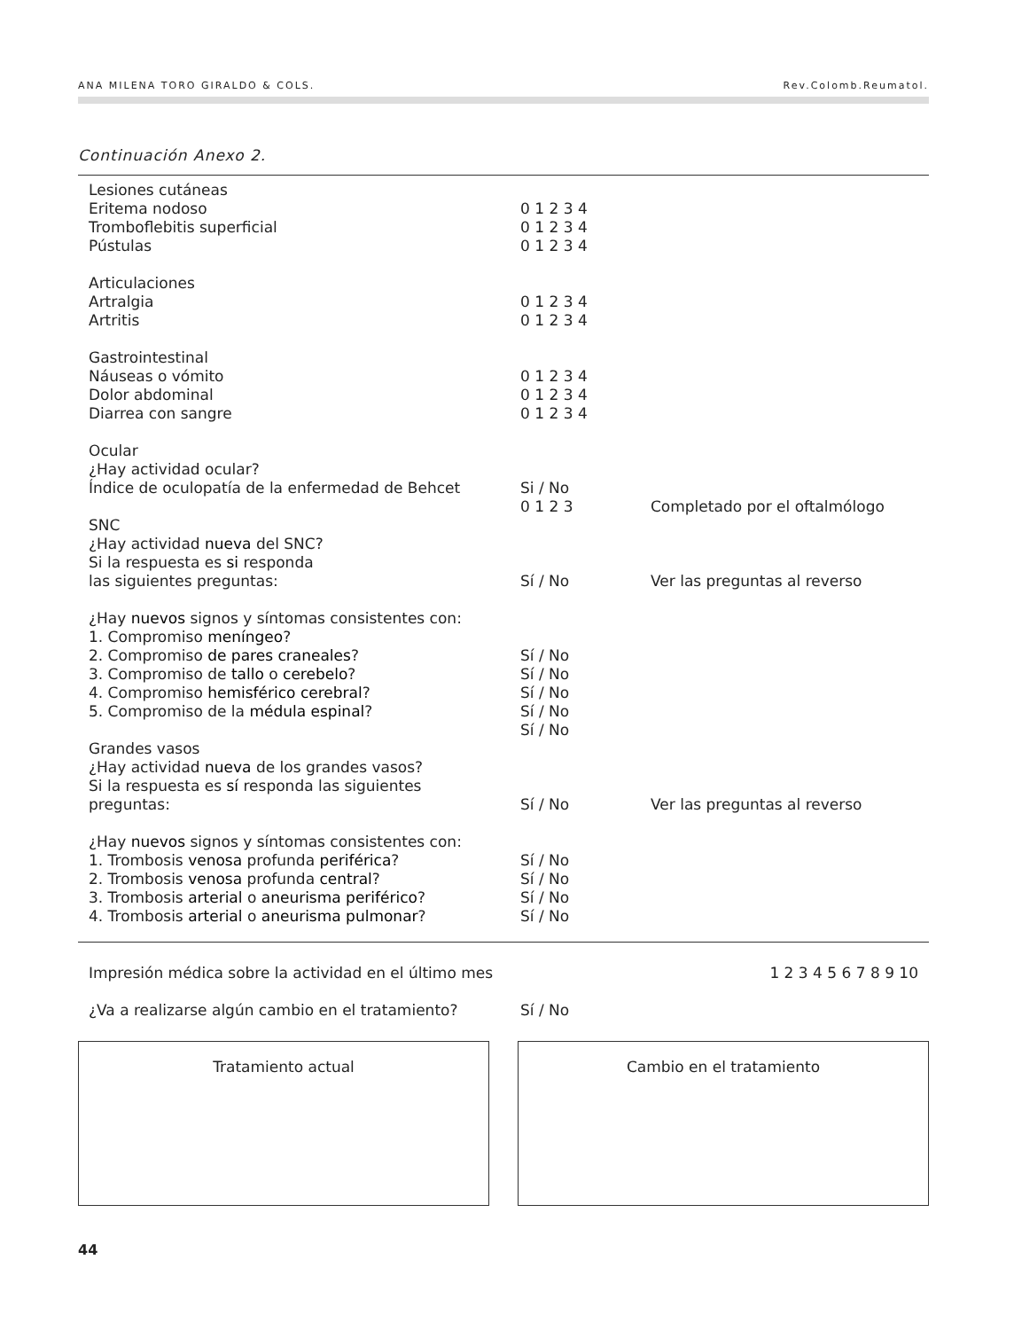ANA MILENA TORO GIRALDO & COLS. Rev.Colomb.Reumatol.
Continuación Anexo 2.
| Lesiones cutáneas | | |
| Eritema nodoso | 0 1 2 3 4 | |
| Tromboflebitis superficial | 0 1 2 3 4 | |
| Pústulas | 0 1 2 3 4 | |
| Articulaciones | | |
| Artralgia | 0 1 2 3 4 | |
| Artritis | 0 1 2 3 4 | |
| Gastrointestinal | | |
| Náuseas o vómito | 0 1 2 3 4 | |
| Dolor abdominal | 0 1 2 3 4 | |
| Diarrea con sangre | 0 1 2 3 4 | |
| Ocular | | |
| ¿Hay actividad ocular? | | |
| Índice de oculopatía de la enfermedad de Behcet | Si / No | |
| | 0 1 2 3 | Completado por el oftalmólogo |
| SNC | | |
| ¿Hay actividad nueva del SNC? | | |
| Si la respuesta es si responda | | |
| las siguientes preguntas: | Sí / No | Ver las preguntas al reverso |
| ¿Hay nuevos signos y síntomas consistentes con: | | |
| 1. Compromiso meníngeo ? | | |
| 2. Compromiso de pares craneales ? | Sí / No | |
| 3. Compromiso de tallo o cerebelo ? | Sí / No | |
| 4. Compromiso hemisférico cerebral ? | Sí / No | |
| 5. Compromiso de la médula espinal ? | Sí / No | |
| | Sí / No | |
| Grandes vasos | | |
| ¿Hay actividad nueva de los grandes vasos? | | |
| Si la respuesta es sí responda las siguientes | | |
| preguntas: | Sí / No | Ver las preguntas al reverso |
| ¿Hay nuevos signos y síntomas consistentes con: | | |
| 1. Trombosis venosa profunda periférica ? | Sí / No | |
| 2. Trombosis venosa profunda central ? | Sí / No | |
| 3. Trombosis arterial o aneurisma periférico ? | Sí / No | |
| 4. Trombosis arterial o aneurisma pulmonar ? | Sí / No | |
| Impresión médica sobre la actividad en el último mes | | 1 2 3 4 5 6 7 8 9 10 |
| ¿Va a realizarse algún cambio en el tratamiento? | Sí / No | |
Tratamiento actual Cambio en el tratamiento
44